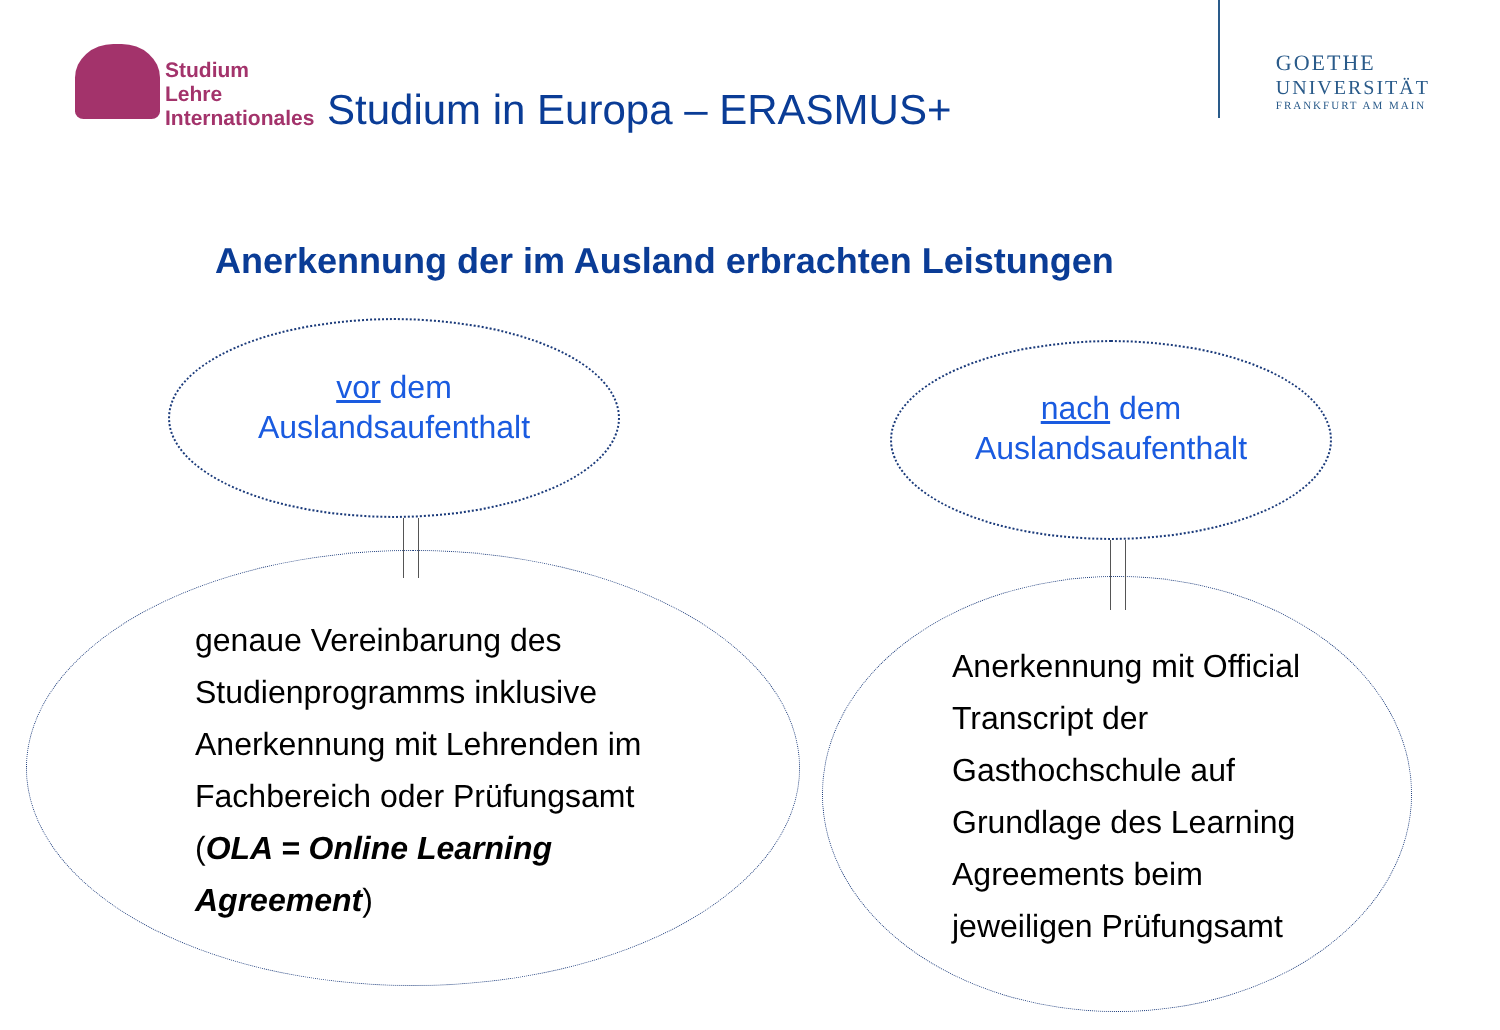Studium
Lehre
Internationales
Studium in Europa – ERASMUS+
GOETHE
UNIVERSITÄT
FRANKFURT AM MAIN
Anerkennung der im Ausland erbrachten Leistungen
vor dem
Auslandsaufenthalt
nach dem
Auslandsaufenthalt
genaue Vereinbarung des Studienprogramms inklusive Anerkennung mit Lehrenden im Fachbereich oder Prüfungsamt (OLA = Online Learning Agreement)
Anerkennung mit Official Transcript der Gasthochschule auf Grundlage des Learning Agreements beim jeweiligen Prüfungsamt